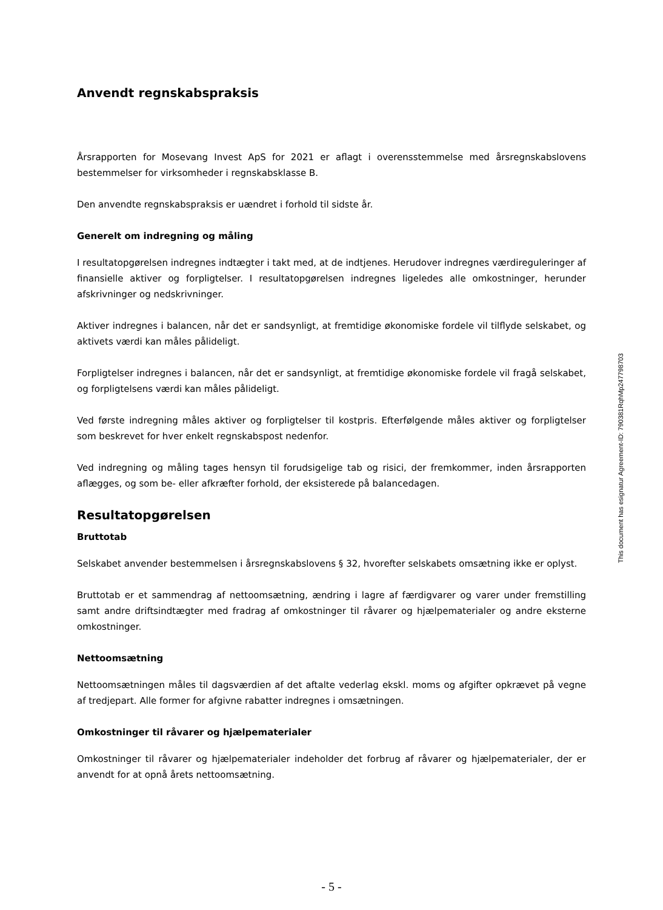Anvendt regnskabspraksis
Årsrapporten for Mosevang Invest ApS for 2021 er aflagt i overensstemmelse med årsregnskabslovens bestemmelser for virksomheder i regnskabsklasse B.
Den anvendte regnskabspraksis er uændret i forhold til sidste år.
Generelt om indregning og måling
I resultatopgørelsen indregnes indtægter i takt med, at de indtjenes. Herudover indregnes værdireguleringer af finansielle aktiver og forpligtelser. I resultatopgørelsen indregnes ligeledes alle omkostninger, herunder afskrivninger og nedskrivninger.
Aktiver indregnes i balancen, når det er sandsynligt, at fremtidige økonomiske fordele vil tilflyde selskabet, og aktivets værdi kan måles pålideligt.
Forpligtelser indregnes i balancen, når det er sandsynligt, at fremtidige økonomiske fordele vil fragå selskabet, og forpligtelsens værdi kan måles pålideligt.
Ved første indregning måles aktiver og forpligtelser til kostpris. Efterfølgende måles aktiver og forpligtelser som beskrevet for hver enkelt regnskabspost nedenfor.
Ved indregning og måling tages hensyn til forudsigelige tab og risici, der fremkommer, inden årsrapporten aflægges, og som be- eller afkræfter forhold, der eksisterede på balancedagen.
Resultatopgørelsen
Bruttotab
Selskabet anvender bestemmelsen i årsregnskabslovens § 32, hvorefter selskabets omsætning ikke er oplyst.
Bruttotab er et sammendrag af nettoomsætning, ændring i lagre af færdigvarer og varer under fremstilling samt andre driftsindtægter med fradrag af omkostninger til råvarer og hjælpematerialer og andre eksterne omkostninger.
Nettoomsætning
Nettoomsætningen måles til dagsværdien af det aftalte vederlag ekskl. moms og afgifter opkrævet på vegne af tredjepart. Alle former for afgivne rabatter indregnes i omsætningen.
Omkostninger til råvarer og hjælpematerialer
Omkostninger til råvarer og hjælpematerialer indeholder det forbrug af råvarer og hjælpematerialer, der er anvendt for at opnå årets nettoomsætning.
This document has esignatur Agreement-ID: 790381RqhMp247798703
- 5 -